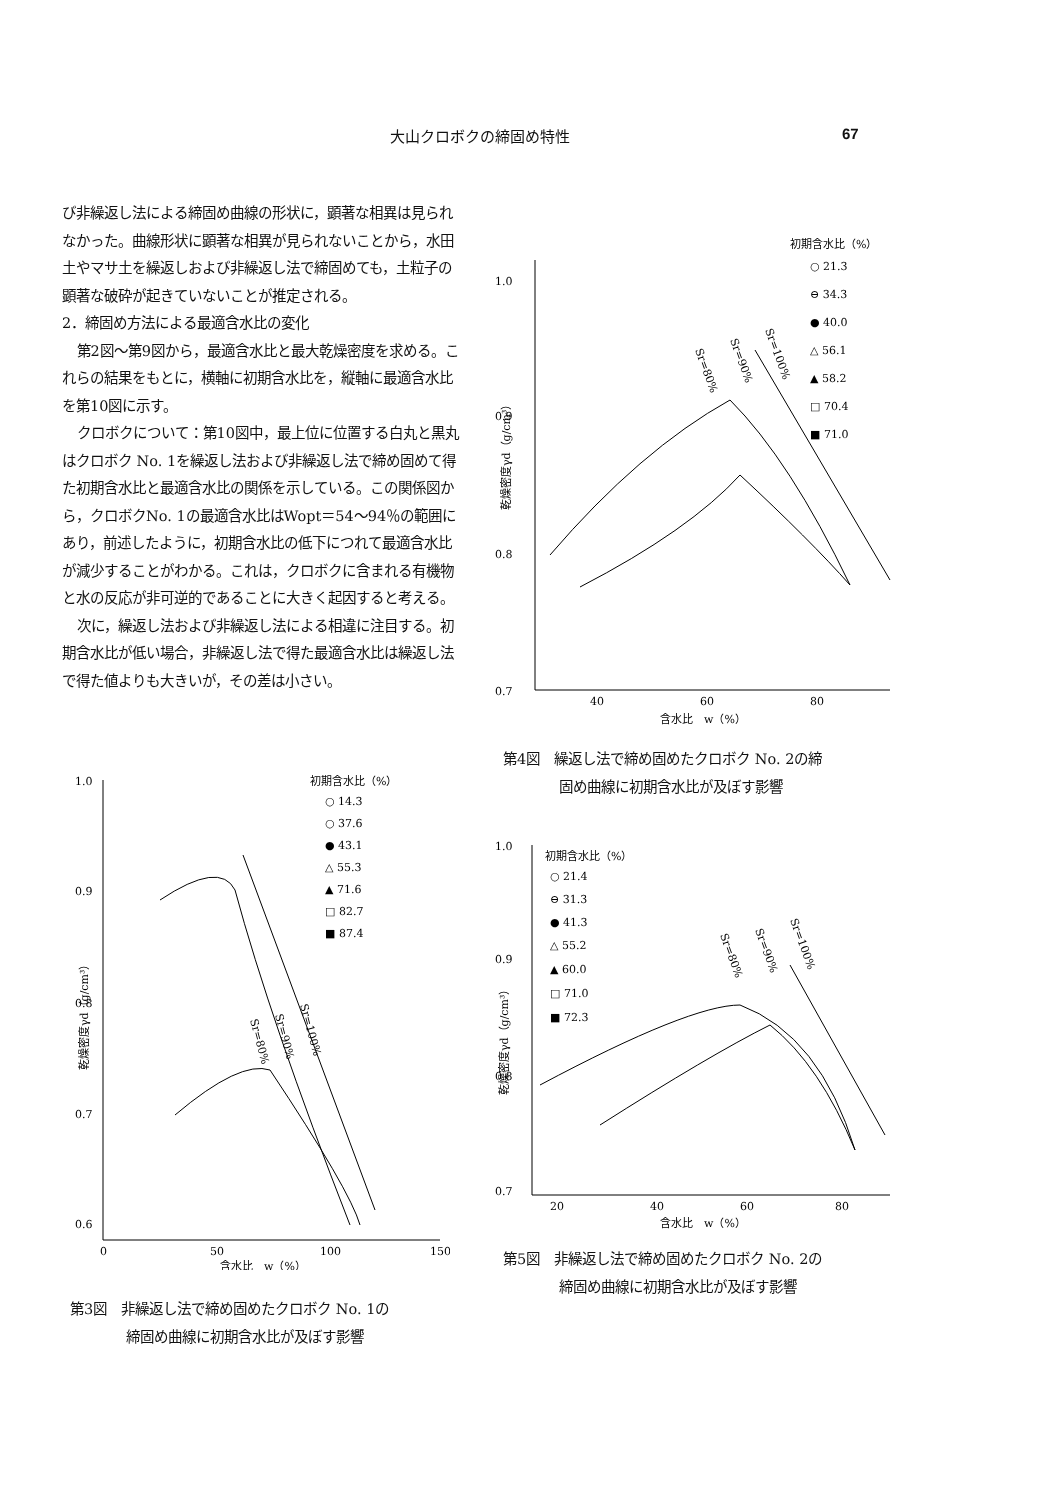大山クロボクの締固め特性 67
び非繰返し法による締固め曲線の形状に，顕著な相異は見られなかった。曲線形状に顕著な相異が見られないことから，水田土やマサ土を繰返しおよび非繰返し法で締固めても，土粒子の顕著な破砕が起きていないことが推定される。
2．締固め方法による最適含水比の変化
第2図～第9図から，最適含水比と最大乾燥密度を求める。これらの結果をもとに，横軸に初期含水比を，縦軸に最適含水比を第10図に示す。
クロボクについて：第10図中，最上位に位置する白丸と黒丸はクロボク No. 1を繰返し法および非繰返し法で締め固めて得た初期含水比と最適含水比の関係を示している。この関係図から，クロボクNo. 1の最適含水比はWopt＝54～94％の範囲にあり，前述したように，初期含水比の低下につれて最適含水比が減少することがわかる。これは，クロボクに含まれる有機物と水の反応が非可逆的であることに大きく起因すると考える。
次に，繰返し法および非繰返し法による相違に注目する。初期含水比が低い場合，非繰返し法で得た最適含水比は繰返し法で得た値よりも大きいが，その差は小さい。
1.0
0.9
0.8
0.7
40
60
80
含水比　w（%）
乾燥密度γd（g/cm³）
初期含水比（%）
○ 21.3
⊖ 34.3
● 40.0
△ 56.1
▲ 58.2
□ 70.4
■ 71.0
Sr=80%
Sr=90%
Sr=100%
第4図　繰返し法で締め固めたクロボク No. 2の締
　　　　固め曲線に初期含水比が及ぼす影響
1.0
0.9
0.8
0.7
0.6
0
50
100
150
含水比　w（%）
乾燥密度γd（g/cm³）
初期含水比（%）
○ 14.3
○ 37.6
● 43.1
△ 55.3
▲ 71.6
□ 82.7
■ 87.4
Sr=80%
Sr=90%
Sr=100%
第3図　非繰返し法で締め固めたクロボク No. 1の
　　　　締固め曲線に初期含水比が及ぼす影響
1.0
0.9
0.8
0.7
20
40
60
80
含水比　w（%）
乾燥密度γd（g/cm³）
初期含水比（%）
○ 21.4
⊖ 31.3
● 41.3
△ 55.2
▲ 60.0
□ 71.0
■ 72.3
Sr=80%
Sr=90%
Sr=100%
第5図　非繰返し法で締め固めたクロボク No. 2の
　　　　締固め曲線に初期含水比が及ぼす影響